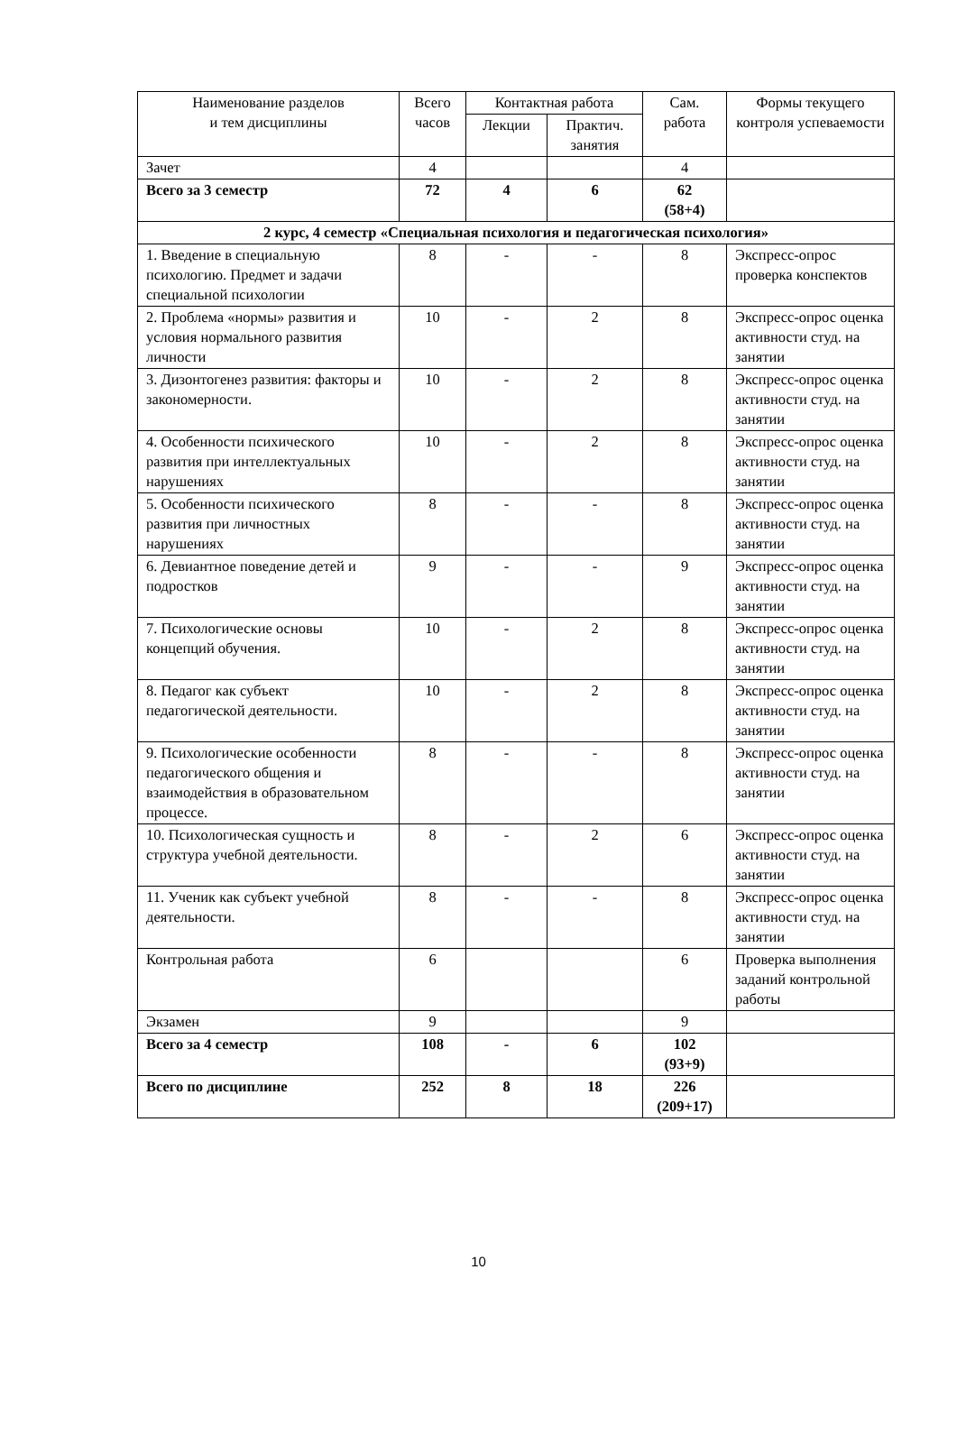| Наименование разделов и тем дисциплины | Всего часов | Контактная работа | | Сам. работа | Формы текущего контроля успеваемости |
| --- | --- | --- | --- | --- | --- |
| | | Лекции | Практич. занятия | | |
| Зачет | 4 | | | 4 | |
| Всего за 3 семестр | 72 | 4 | 6 | 62 (58+4) | |
| 2 курс, 4 семестр «Специальная психология и педагогическая психология» | | | | | |
| 1. Введение в специальную психологию. Предмет и задачи специальной психологии | 8 | - | - | 8 | Экспресс-опрос проверка конспектов |
| 2. Проблема «нормы» развития и условия нормального развития личности | 10 | - | 2 | 8 | Экспресс-опрос оценка активности студ. на занятии |
| 3. Дизонтогенез развития: факторы и закономерности. | 10 | - | 2 | 8 | Экспресс-опрос оценка активности студ. на занятии |
| 4. Особенности психического развития при интеллектуальных нарушениях | 10 | - | 2 | 8 | Экспресс-опрос оценка активности студ. на занятии |
| 5. Особенности психического развития при личностных нарушениях | 8 | - | - | 8 | Экспресс-опрос оценка активности студ. на занятии |
| 6. Девиантное поведение детей и подростков | 9 | - | - | 9 | Экспресс-опрос оценка активности студ. на занятии |
| 7. Психологические основы концепций обучения. | 10 | - | 2 | 8 | Экспресс-опрос оценка активности студ. на занятии |
| 8. Педагог как субъект педагогической деятельности. | 10 | - | 2 | 8 | Экспресс-опрос оценка активности студ. на занятии |
| 9. Психологические особенности педагогического общения и взаимодействия в образовательном процессе. | 8 | - | - | 8 | Экспресс-опрос оценка активности студ. на занятии |
| 10. Психологическая сущность и структура учебной деятельности. | 8 | - | 2 | 6 | Экспресс-опрос оценка активности студ. на занятии |
| 11. Ученик как субъект учебной деятельности. | 8 | - | - | 8 | Экспресс-опрос оценка активности студ. на занятии |
| Контрольная работа | 6 | | | 6 | Проверка выполнения заданий контрольной работы |
| Экзамен | 9 | | | 9 | |
| Всего за 4 семестр | 108 | - | 6 | 102 (93+9) | |
| Всего по дисциплине | 252 | 8 | 18 | 226 (209+17) | |
10